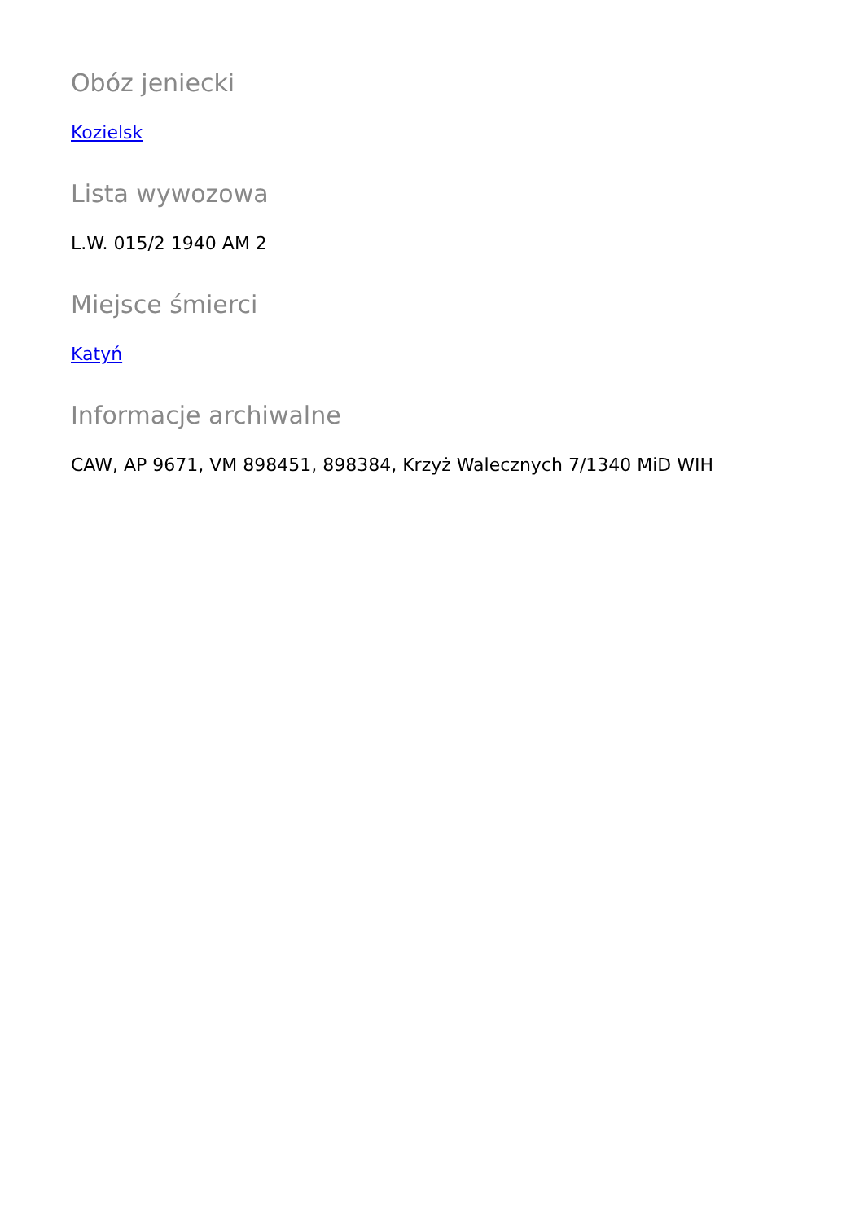Obóz jeniecki
Kozielsk
Lista wywozowa
L.W. 015/2 1940 AM 2
Miejsce śmierci
Katyń
Informacje archiwalne
CAW, AP 9671, VM 898451, 898384, Krzyż Walecznych 7/1340 MiD WIH